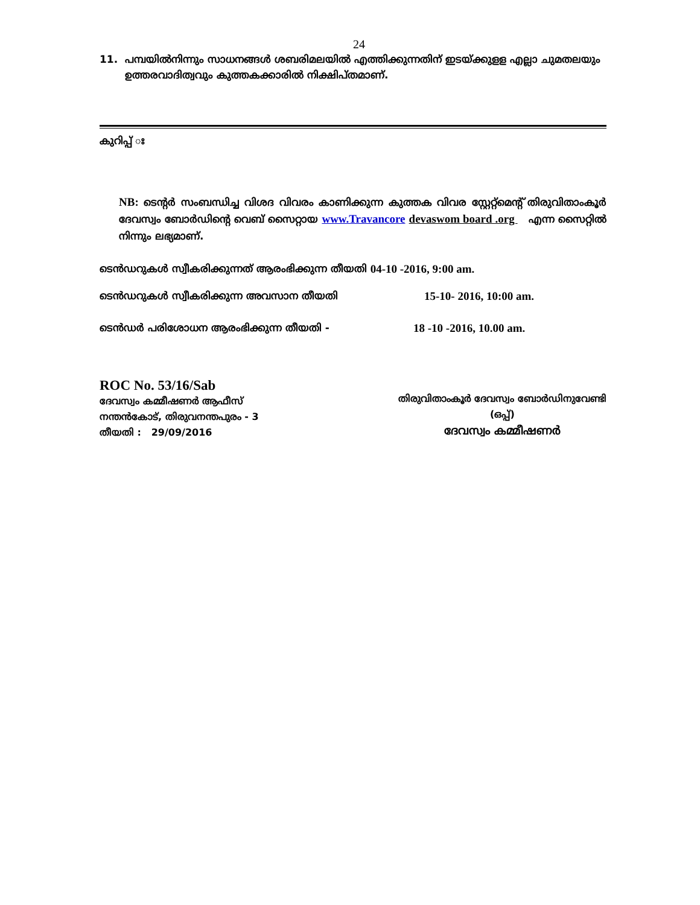24
11. പമ്പയിൽനിന്നും സാധനങ്ങൾ ശബരിമലയിൽ എത്തിക്കുന്നതിന് ഇടയ്ക്കുളള എല്ലാ ചുമതലയും ഉത്തരവാദിത്വവും കുത്തകക്കാരിൽ നിക്ഷിപ്തമാണ്.
കുറിപ്പ് ഃ
NB: ടെന്റർ സംബന്ധിച്ച വിശദ വിവരം കാണിക്കുന്ന കുത്തക വിവര സ്റ്റേറ്റ്മെന്റ് തിരുവിതാംകൂർ ദേവസ്വം ബോർഡിന്റെ വെബ് സൈറ്റായ www.Travancore devaswom board .org എന്ന സൈറ്റിൽ നിന്നും ലഭ്യമാണ്.
ടെൻഡറുകൾ സ്വീകരിക്കുന്നത് ആരംഭിക്കുന്ന തീയതി 04-10 -2016, 9:00 am.
ടെൻഡറുകൾ സ്വീകരിക്കുന്ന അവസാന തീയതി 15-10- 2016, 10:00 am.
ടെൻഡർ പരിശോധന ആരംഭിക്കുന്ന തീയതി - 18 -10 -2016, 10.00 am.
ROC No. 53/16/Sab
ദേവസ്വം കമ്മീഷണർ ആഫീസ്
നന്തൻകോട്, തിരുവനന്തപുരം - 3
തീയതി : 29/09/2016
തിരുവിതാംകൂർ ദേവസ്വം ബോർഡിനുവേണ്ടി
(ഒപ്പ്)
ദേവസ്വം കമ്മീഷണർ